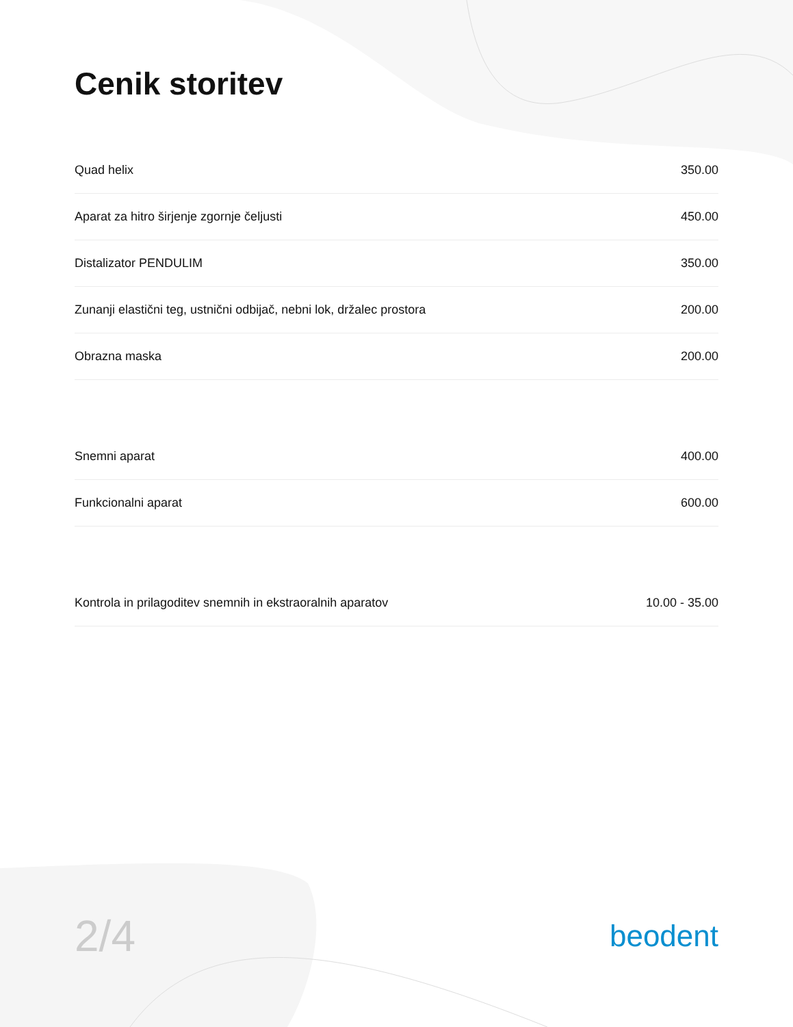Cenik storitev
| Quad helix | 350.00 |
| Aparat za hitro širjenje zgornje čeljusti | 450.00 |
| Distalizator PENDULIM | 350.00 |
| Zunanji elastični teg, ustnični odbijač, nebni lok, držalec prostora | 200.00 |
| Obrazna maska | 200.00 |
| Snemni aparat | 400.00 |
| Funkcionalni aparat | 600.00 |
| Kontrola in prilagoditev snemnih in ekstraoralnih aparatov | 10.00 - 35.00 |
2/4
beodent